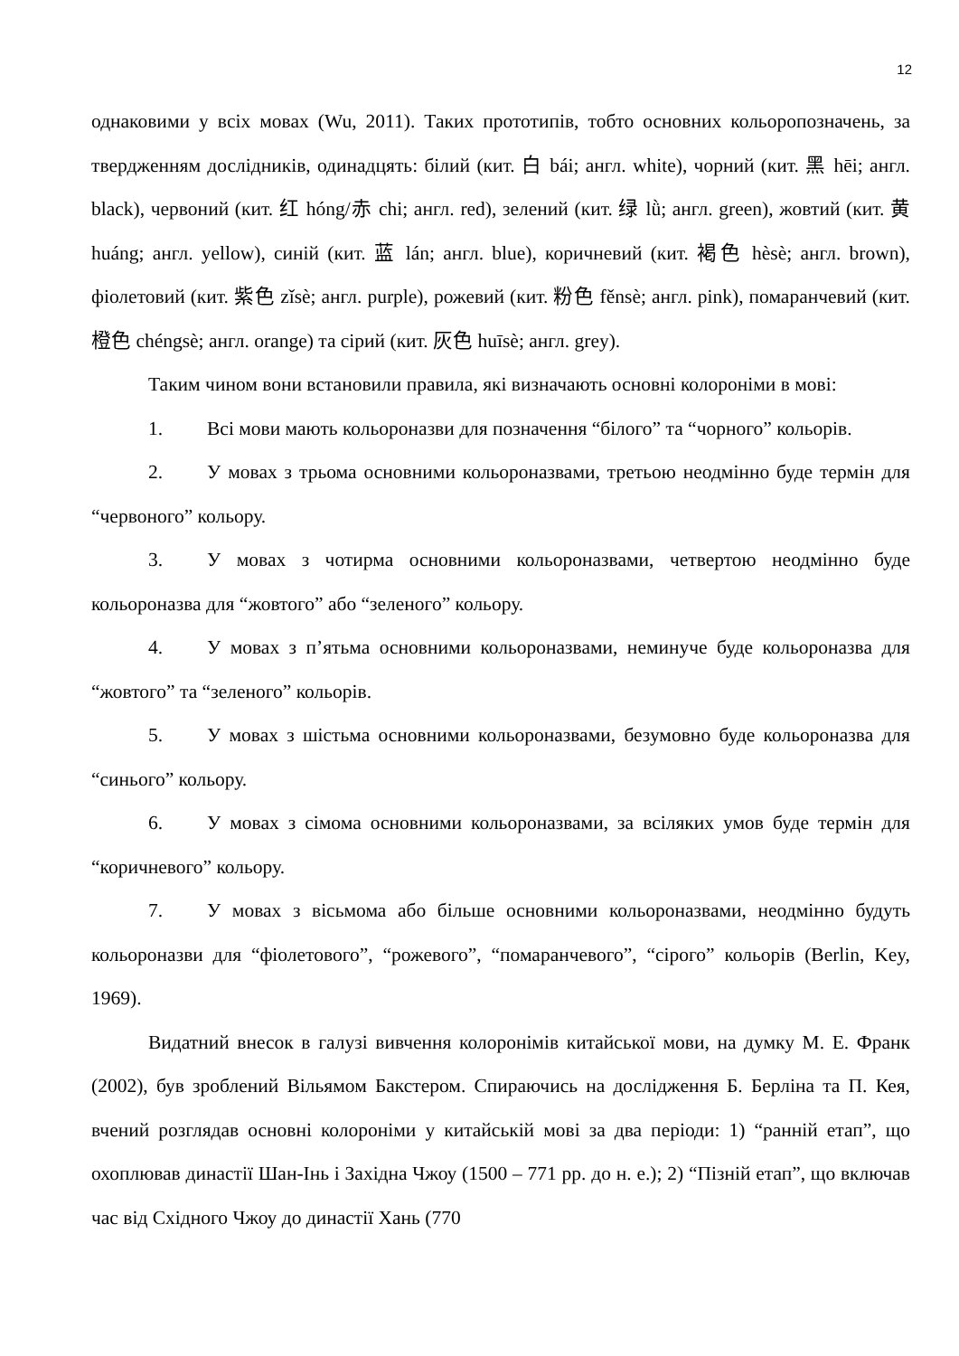12
однаковими у всіх мовах (Wu, 2011). Таких прототипів, тобто основних кольоропозначень, за твердженням дослідників, одинадцять: білий (кит. 白 bái; англ. white), чорний (кит. 黑 hēi; англ. black), червоний (кит. 红 hóng/赤 chi; англ. red), зелений (кит. 绿 lǜ; англ. green), жовтий (кит. 黄 huáng; англ. yellow), синій (кит. 蓝 lán; англ. blue), коричневий (кит. 褐色 hèsè; англ. brown), фіолетовий (кит. 紫色 zǐsè; англ. purple), рожевий (кит. 粉色 fěnsè; англ. pink), помаранчевий (кит. 橙色 chéngsè; англ. orange) та сірий (кит. 灰色 huīsè; англ. grey).
Таким чином вони встановили правила, які визначають основні колороніми в мові:
1. Всі мови мають кольороназви для позначення “білого” та “чорного” кольорів.
2. У мовах з трьома основними кольороназвами, третьою неодмінно буде термін для “червоного” кольору.
3. У мовах з чотирма основними кольороназвами, четвертою неодмінно буде кольороназва для “жовтого” або “зеленого” кольору.
4. У мовах з п’ятьма основними кольороназвами, неминуче буде кольороназва для “жовтого” та “зеленого” кольорів.
5. У мовах з шістьма основними кольороназвами, безумовно буде кольороназва для “синього” кольору.
6. У мовах з сімома основними кольороназвами, за всіляких умов буде термін для “коричневого” кольору.
7. У мовах з вісьмома або більше основними кольороназвами, неодмінно будуть кольороназви для “фіолетового”, “рожевого”, “помаранчевого”, “сірого” кольорів (Berlin, Key, 1969).
Видатний внесок в галузі вивчення колоронімів китайської мови, на думку М. Е. Франк (2002), був зроблений Вільямом Бакстером. Спираючись на дослідження Б. Берліна та П. Кея, вчений розглядав основні колороніми у китайській мові за два періоди: 1) “ранній етап”, що охоплював династії Шан-Інь і Західна Чжоу (1500 – 771 рр. до н. е.); 2) “Пізній етап”, що включав час від Східного Чжоу до династії Хань (770